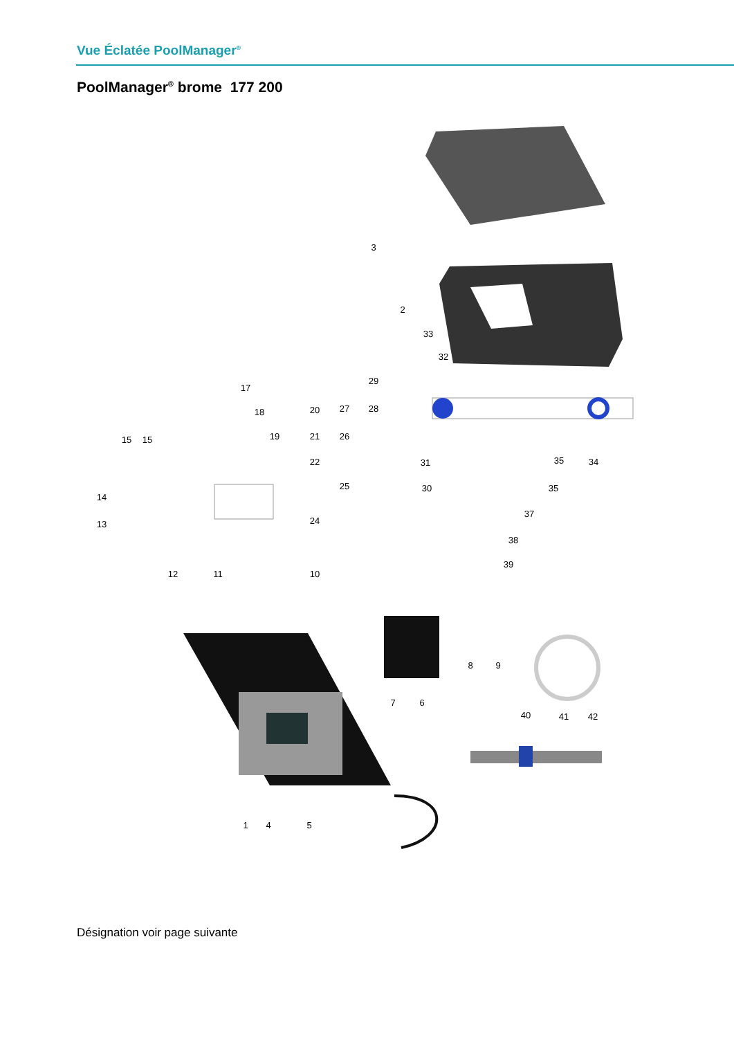Vue Éclatée PoolManager<sup>®</sup>
PoolManager<sup>®</sup> brome 177 200
3
2
33
32
29
28
27
26
25
20
21
22
24
17
18
19
15
15
14
13
12
11
10
31
30
35
34
35
37
38
39
8
9
7
6
40
41
42
1
4
5
Désignation voir page suivante